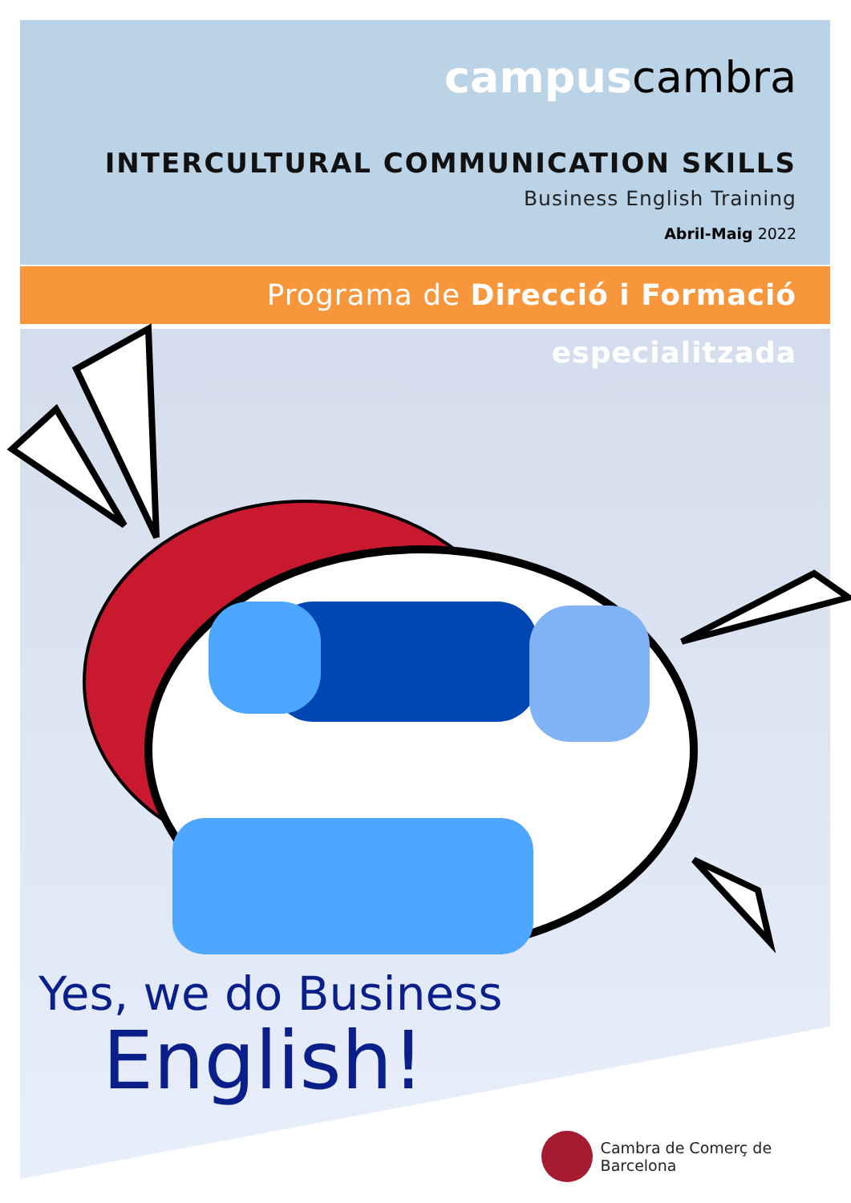campuscambra
INTERCULTURAL COMMUNICATION SKILLS
Business English Training
Abril-Maig 2022
Programa de Direcció i Formació especialitzada
Yes, we do Business
English!
Cambra de Comerç de Barcelona